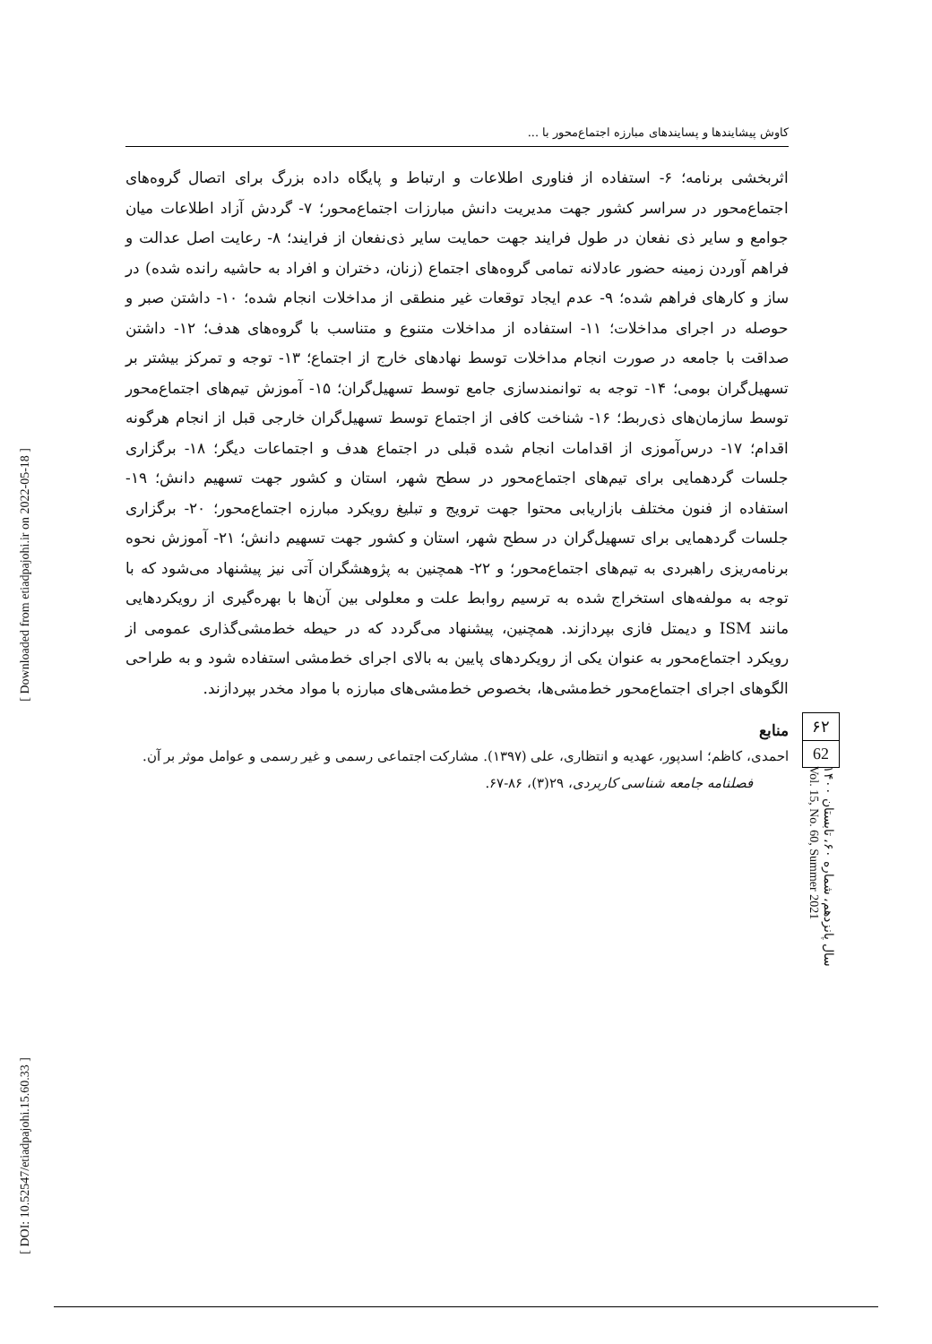[ Downloaded from etiadpajohi.ir on 2022-05-18 ]
[ DOI: 10.52547/etiadpajohi.15.60.33 ]
کاوش پیشایندها و پسایندهای مبارزه اجتماع‌محور با ...
اثربخشی برنامه؛ ۶- استفاده از فناوری اطلاعات و ارتباط و پایگاه داده بزرگ برای اتصال گروه‌های اجتماع‌محور در سراسر کشور جهت مدیریت دانش مبارزات اجتماع‌محور؛ ۷- گردش آزاد اطلاعات میان جوامع و سایر ذی نفعان در طول فرایند جهت حمایت سایر ذی‌نفعان از فرایند؛ ۸- رعایت اصل عدالت و فراهم آوردن زمینه حضور عادلانه تمامی گروه‌های اجتماع (زنان، دختران و افراد به حاشیه رانده شده) در ساز و کارهای فراهم شده؛ ۹- عدم ایجاد توقعات غیر منطقی از مداخلات انجام شده؛ ۱۰- داشتن صبر و حوصله در اجرای مداخلات؛ ۱۱- استفاده از مداخلات متنوع و متناسب با گروه‌های هدف؛ ۱۲- داشتن صداقت با جامعه در صورت انجام مداخلات توسط نهادهای خارج از اجتماع؛ ۱۳- توجه و تمرکز بیشتر بر تسهیل‌گران بومی؛ ۱۴- توجه به توانمندسازی جامع توسط تسهیل‌گران؛ ۱۵- آموزش تیم‌های اجتماع‌محور توسط سازمان‌های ذی‌ربط؛ ۱۶- شناخت کافی از اجتماع توسط تسهیل‌گران خارجی قبل از انجام هرگونه اقدام؛ ۱۷- درس‌آموزی از اقدامات انجام شده قبلی در اجتماع هدف و اجتماعات دیگر؛ ۱۸- برگزاری جلسات گردهمایی برای تیم‌های اجتماع‌محور در سطح شهر، استان و کشور جهت تسهیم دانش؛ ۱۹- استفاده از فنون مختلف بازاریابی محتوا جهت ترویج و تبلیغ رویکرد مبارزه اجتماع‌محور؛ ۲۰- برگزاری جلسات گردهمایی برای تسهیل‌گران در سطح شهر، استان و کشور جهت تسهیم دانش؛ ۲۱- آموزش نحوه برنامه‌ریزی راهبردی به تیم‌های اجتماع‌محور؛ و ۲۲- همچنین به پژوهشگران آتی نیز پیشنهاد می‌شود که با توجه به مولفه‌های استخراج شده به ترسیم روابط علت و معلولی بین آن‌ها با بهره‌گیری از رویکردهایی مانند ISM و دیمتل فازی بپردازند. همچنین، پیشنهاد می‌گردد که در حیطه خط‌مشی‌گذاری عمومی از رویکرد اجتماع‌محور به عنوان یکی از رویکردهای پایین به بالای اجرای خط‌مشی استفاده شود و به طراحی الگوهای اجرای اجتماع‌محور خط‌مشی‌ها، بخصوص خط‌مشی‌های مبارزه با مواد مخدر بپردازند.
منابع
احمدی، کاظم؛ اسدپور، عهدیه و انتظاری، علی (۱۳۹۷). مشارکت اجتماعی رسمی و غیر رسمی و عوامل موثر بر آن. فصلنامه جامعه شناسی کاربردی، ۲۹(۳)، ۸۶-۶۷.
۶۲
62
سال پانزدهم، شماره ۶۰، تابستان ۱۴۰۰
Vol. 15, No. 60, Summer 2021